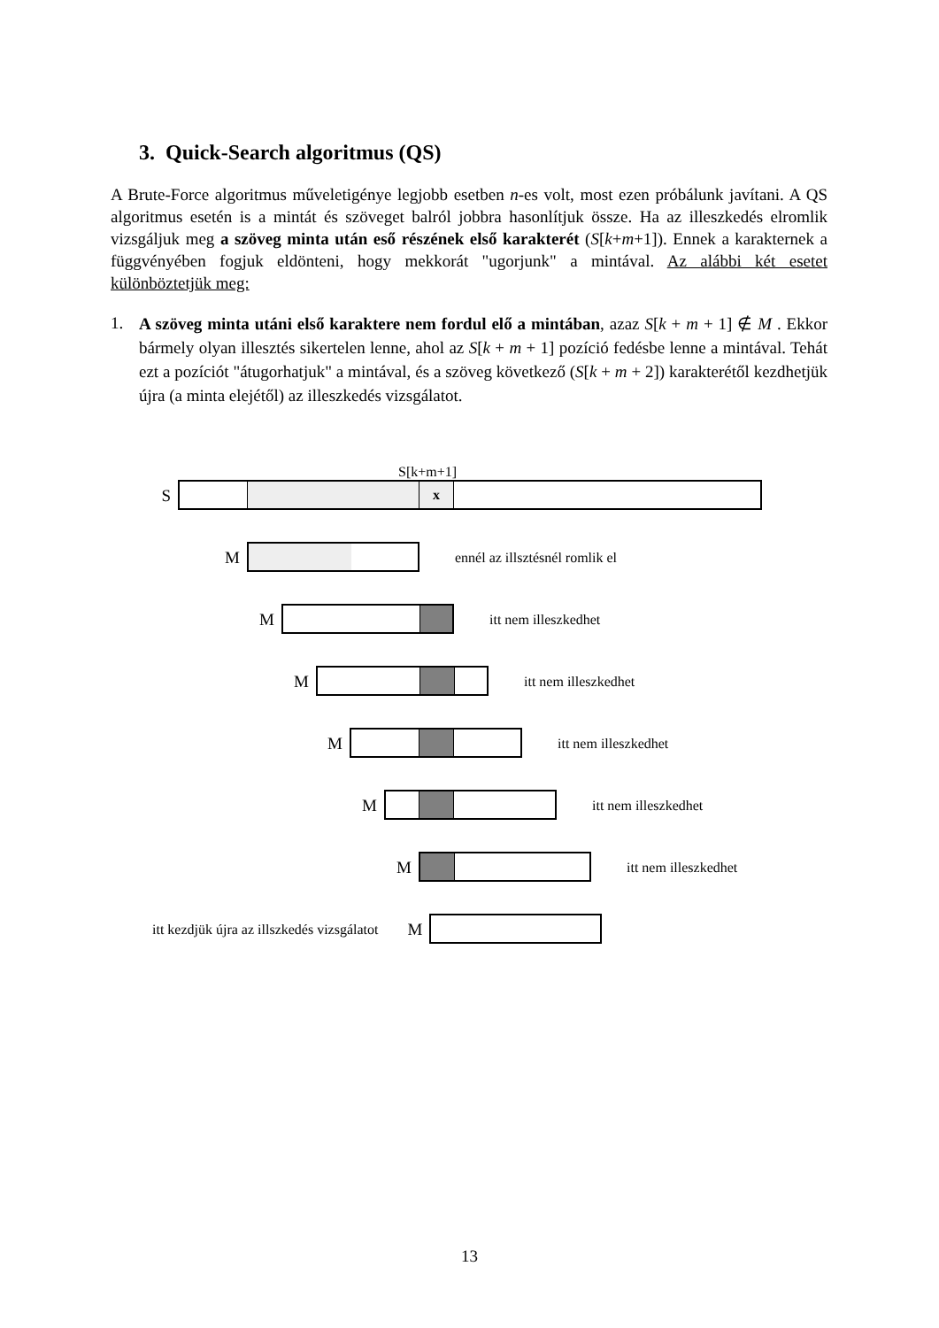3. Quick-Search algoritmus (QS)
A Brute-Force algoritmus műveletigénye legjobb esetben n-es volt, most ezen próbálunk javítani. A QS algoritmus esetén is a mintát és szöveget balról jobbra hasonlítjuk össze. Ha az illeszkedés elromlik vizsgáljuk meg a szöveg minta után eső részének első karakterét (S[k+m+1]). Ennek a karakternek a függvényében fogjuk eldönteni, hogy mekkorát "ugorjunk" a mintával. Az alábbi két esetet különböztetjük meg:
1.
A szöveg minta utáni első karaktere nem fordul elő a mintában, azaz S[k + m + 1] ∉ M . Ekkor bármely olyan illesztés sikertelen lenne, ahol az S[k + m + 1] pozíció fedésbe lenne a mintával. Tehát ezt a pozíciót "átugorhatjuk" a mintával, és a szöveg következő (S[k + m + 2]) karakterétől kezdhetjük újra (a minta elejétől) az illeszkedés vizsgálatot.
S[k+m+1]
S
x
M
ennél az illsztésnél romlik el
M
itt nem illeszkedhet
M
itt nem illeszkedhet
M
itt nem illeszkedhet
M
itt nem illeszkedhet
M
itt nem illeszkedhet
itt kezdjük újra az illszkedés vizsgálatot M
13